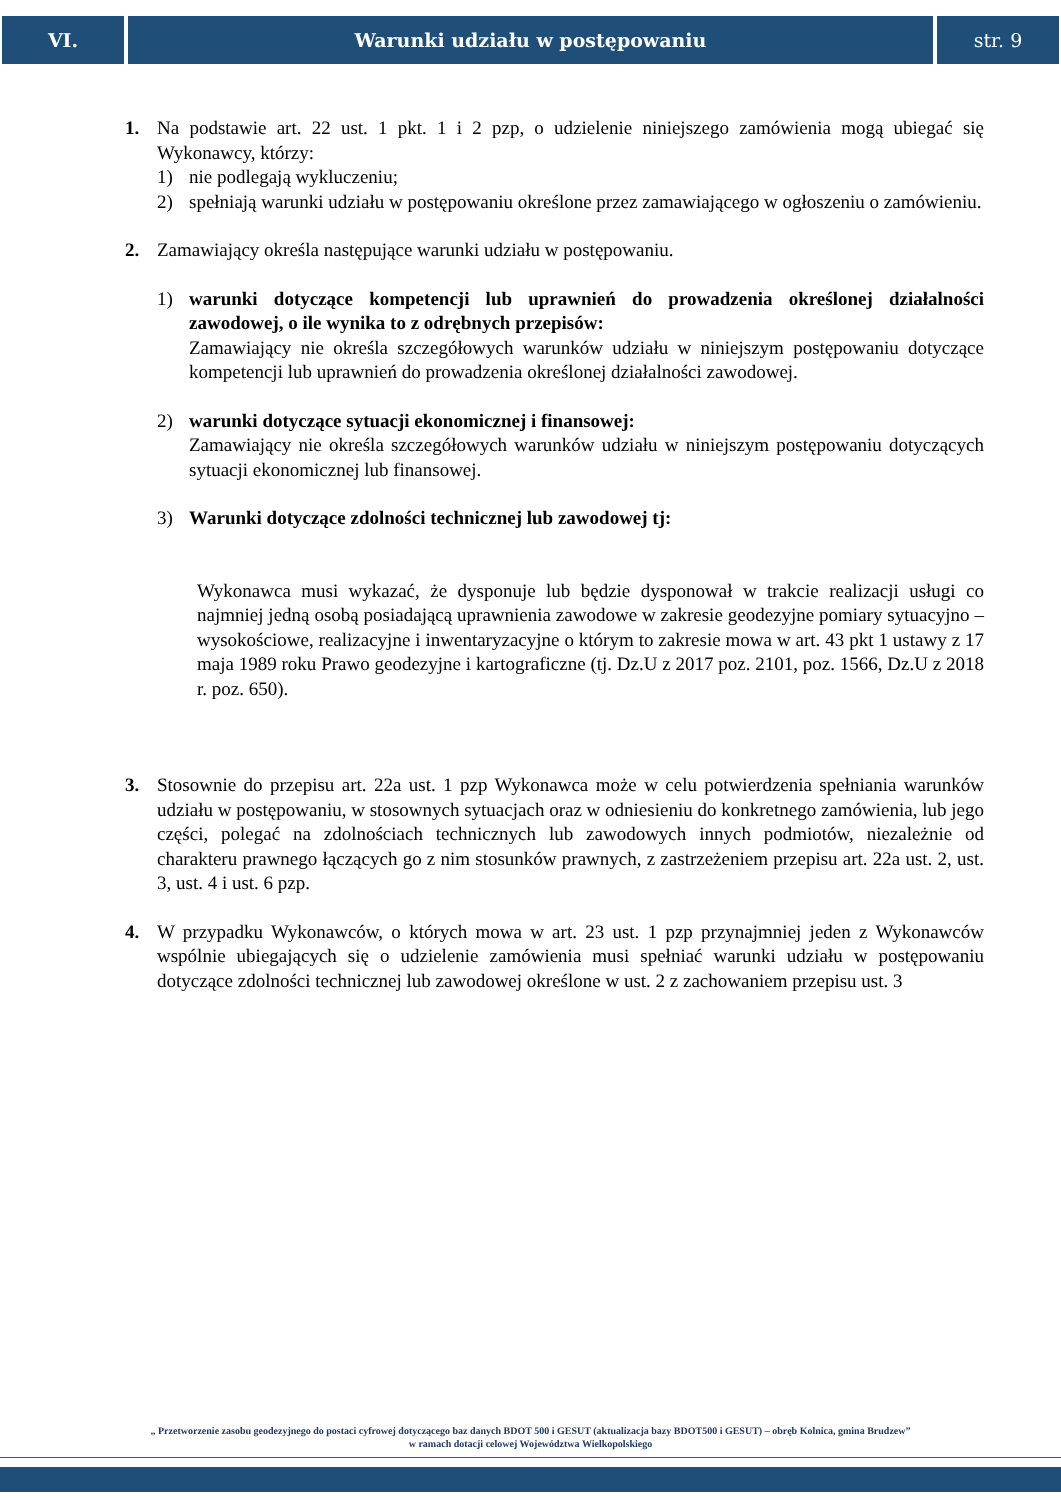VI. Warunki udziału w postępowaniu str. 9
1. Na podstawie art. 22 ust. 1 pkt. 1 i 2 pzp, o udzielenie niniejszego zamówienia mogą ubiegać się Wykonawcy, którzy:
1) nie podlegają wykluczeniu;
2) spełniają warunki udziału w postępowaniu określone przez zamawiającego w ogłoszeniu o zamówieniu.
2. Zamawiający określa następujące warunki udziału w postępowaniu.
1) warunki dotyczące kompetencji lub uprawnień do prowadzenia określonej działalności zawodowej, o ile wynika to z odrębnych przepisów:
Zamawiający nie określa szczegółowych warunków udziału w niniejszym postępowaniu dotyczące kompetencji lub uprawnień do prowadzenia określonej działalności zawodowej.
2) warunki dotyczące sytuacji ekonomicznej i finansowej:
Zamawiający nie określa szczegółowych warunków udziału w niniejszym postępowaniu dotyczących sytuacji ekonomicznej lub finansowej.
3) Warunki dotyczące zdolności technicznej lub zawodowej tj:
Wykonawca musi wykazać, że dysponuje lub będzie dysponował w trakcie realizacji usługi co najmniej jedną osobą posiadającą uprawnienia zawodowe w zakresie geodezyjne pomiary sytuacyjno – wysokościowe, realizacyjne i inwentaryzacyjne o którym to zakresie mowa w art. 43 pkt 1 ustawy z 17 maja 1989 roku Prawo geodezyjne i kartograficzne (tj. Dz.U z 2017 poz. 2101, poz. 1566, Dz.U z 2018 r. poz. 650).
3. Stosownie do przepisu art. 22a ust. 1 pzp Wykonawca może w celu potwierdzenia spełniania warunków udziału w postępowaniu, w stosownych sytuacjach oraz w odniesieniu do konkretnego zamówienia, lub jego części, polegać na zdolnościach technicznych lub zawodowych innych podmiotów, niezależnie od charakteru prawnego łączących go z nim stosunków prawnych, z zastrzeżeniem przepisu art. 22a ust. 2, ust. 3, ust. 4 i ust. 6 pzp.
4. W przypadku Wykonawców, o których mowa w art. 23 ust. 1 pzp przynajmniej jeden z Wykonawców wspólnie ubiegających się o udzielenie zamówienia musi spełniać warunki udziału w postępowaniu dotyczące zdolności technicznej lub zawodowej określone w ust. 2 z zachowaniem przepisu ust. 3
„ Przetworzenie zasobu geodezyjnego do postaci cyfrowej dotyczącego baz danych BDOT 500 i GESUT (aktualizacja bazy BDOT500 i GESUT) – obręb Kolnica, gmina Brudzew”
w ramach dotacji celowej Województwa Wielkopolskiego